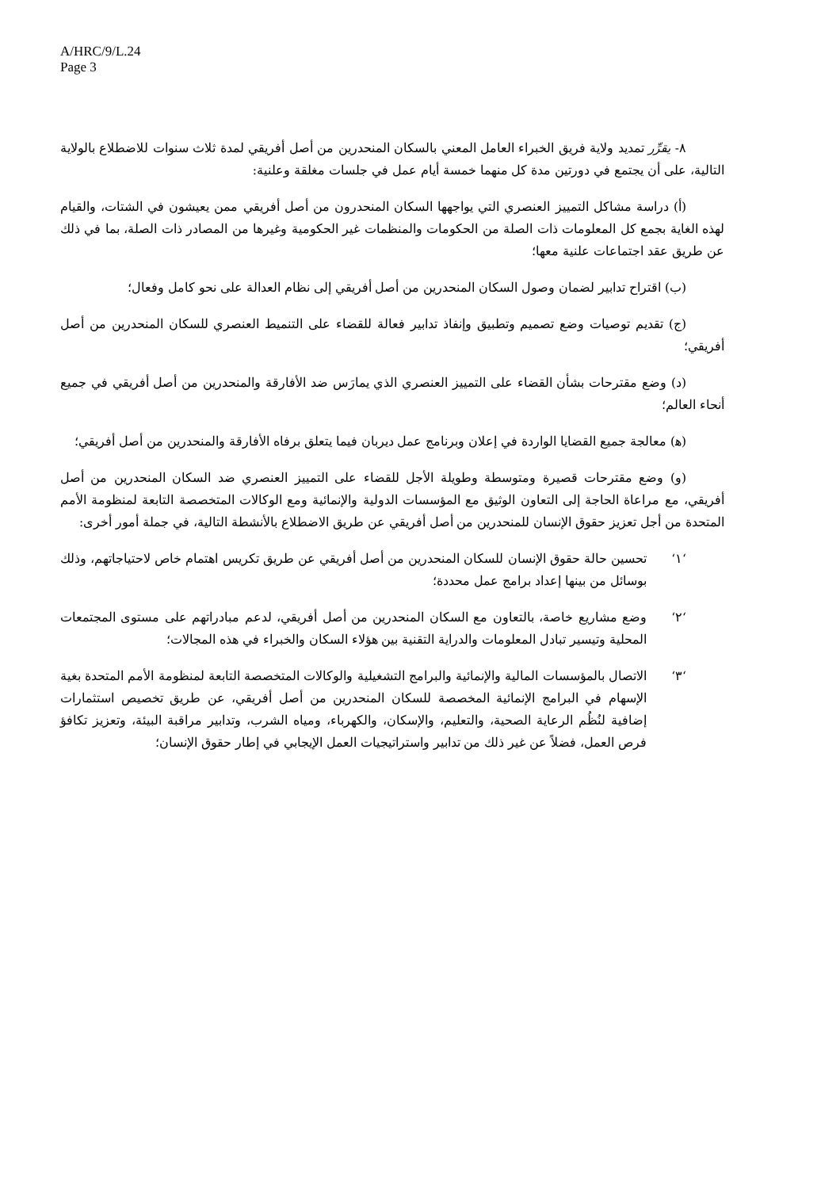A/HRC/9/L.24
Page 3
٨- يقرِّر تمديد ولاية فريق الخبراء العامل المعني بالسكان المنحدرين من أصل أفريقي لمدة ثلاث سنوات للاضطلاع بالولاية التالية، على أن يجتمع في دورتين مدة كل منهما خمسة أيام عمل في جلسات مغلقة وعلنية:
(أ) دراسة مشاكل التمييز العنصري التي يواجهها السكان المنحدرون من أصل أفريقي ممن يعيشون في الشتات، والقيام لهذه الغاية بجمع كل المعلومات ذات الصلة من الحكومات والمنظمات غير الحكومية وغيرها من المصادر ذات الصلة، بما في ذلك عن طريق عقد اجتماعات علنية معها؛
(ب) اقتراح تدابير لضمان وصول السكان المنحدرين من أصل أفريقي إلى نظام العدالة على نحو كامل وفعال؛
(ج) تقديم توصيات وضع تصميم وتطبيق وإنفاذ تدابير فعالة للقضاء على التنميط العنصري للسكان المنحدرين من أصل أفريقي؛
(د) وضع مقترحات بشأن القضاء على التمييز العنصري الذي يمارَس ضد الأفارقة والمنحدرين من أصل أفريقي في جميع أنحاء العالم؛
(ﻫ) معالجة جميع القضايا الواردة في إعلان وبرنامج عمل ديربان فيما يتعلق برفاه الأفارقة والمنحدرين من أصل أفريقي؛
(و) وضع مقترحات قصيرة ومتوسطة وطويلة الأجل للقضاء على التمييز العنصري ضد السكان المنحدرين من أصل أفريقي، مع مراعاة الحاجة إلى التعاون الوثيق مع المؤسسات الدولية والإنمائية ومع الوكالات المتخصصة التابعة لمنظومة الأمم المتحدة من أجل تعزيز حقوق الإنسان للمنحدرين من أصل أفريقي عن طريق الاضطلاع بالأنشطة التالية، في جملة أمور أخرى:
‘١‘ تحسين حالة حقوق الإنسان للسكان المنحدرين من أصل أفريقي عن طريق تكريس اهتمام خاص لاحتياجاتهم، وذلك بوسائل من بينها إعداد برامج عمل محددة؛
‘٢‘ وضع مشاريع خاصة، بالتعاون مع السكان المنحدرين من أصل أفريقي، لدعم مبادراتهم على مستوى المجتمعات المحلية وتيسير تبادل المعلومات والدراية التقنية بين هؤلاء السكان والخبراء في هذه المجالات؛
‘٣‘ الاتصال بالمؤسسات المالية والإنمائية والبرامج التشغيلية والوكالات المتخصصة التابعة لمنظومة الأمم المتحدة بغية الإسهام في البرامج الإنمائية المخصصة للسكان المنحدرين من أصل أفريقي، عن طريق تخصيص استثمارات إضافية لنُظُم الرعاية الصحية، والتعليم، والإسكان، والكهرباء، ومياه الشرب، وتدابير مراقبة البيئة، وتعزيز تكافؤ فرص العمل، فضلاً عن غير ذلك من تدابير واستراتيجيات العمل الإيجابي في إطار حقوق الإنسان؛